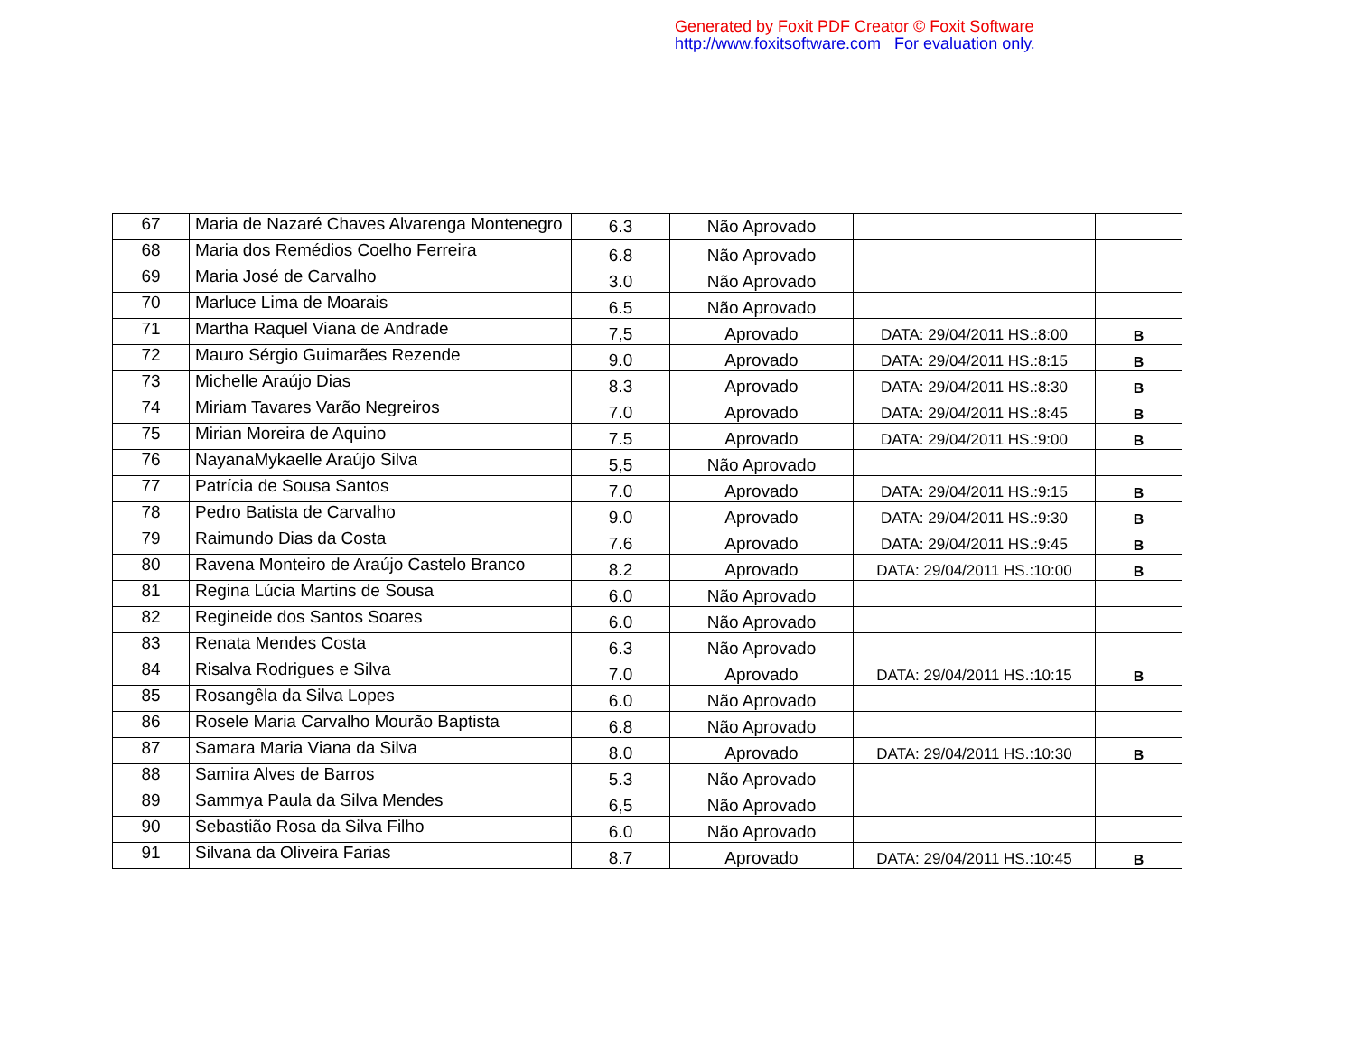Generated by Foxit PDF Creator © Foxit Software
http://www.foxitsoftware.com For evaluation only.
| 67 | Maria de Nazaré Chaves Alvarenga Montenegro | 6.3 | Não Aprovado | | |
| 68 | Maria dos Remédios Coelho Ferreira | 6.8 | Não Aprovado | | |
| 69 | Maria José de Carvalho | 3.0 | Não Aprovado | | |
| 70 | Marluce Lima de Moarais | 6.5 | Não Aprovado | | |
| 71 | Martha Raquel Viana de Andrade | 7,5 | Aprovado | DATA: 29/04/2011 HS.:8:00 | B |
| 72 | Mauro Sérgio Guimarães Rezende | 9.0 | Aprovado | DATA: 29/04/2011 HS.:8:15 | B |
| 73 | Michelle Araújo Dias | 8.3 | Aprovado | DATA: 29/04/2011 HS.:8:30 | B |
| 74 | Miriam Tavares Varão Negreiros | 7.0 | Aprovado | DATA: 29/04/2011 HS.:8:45 | B |
| 75 | Mirian Moreira de Aquino | 7.5 | Aprovado | DATA: 29/04/2011 HS.:9:00 | B |
| 76 | NayanaMykaelle Araújo Silva | 5,5 | Não Aprovado | | |
| 77 | Patrícia de Sousa Santos | 7.0 | Aprovado | DATA: 29/04/2011 HS.:9:15 | B |
| 78 | Pedro Batista de Carvalho | 9.0 | Aprovado | DATA: 29/04/2011 HS.:9:30 | B |
| 79 | Raimundo Dias da Costa | 7.6 | Aprovado | DATA: 29/04/2011 HS.:9:45 | B |
| 80 | Ravena Monteiro de Araújo Castelo Branco | 8.2 | Aprovado | DATA: 29/04/2011 HS.:10:00 | B |
| 81 | Regina Lúcia Martins de Sousa | 6.0 | Não Aprovado | | |
| 82 | Regineide dos Santos Soares | 6.0 | Não Aprovado | | |
| 83 | Renata Mendes Costa | 6.3 | Não Aprovado | | |
| 84 | Risalva Rodrigues e Silva | 7.0 | Aprovado | DATA: 29/04/2011 HS.:10:15 | B |
| 85 | Rosangêla da Silva Lopes | 6.0 | Não Aprovado | | |
| 86 | Rosele Maria Carvalho Mourão Baptista | 6.8 | Não Aprovado | | |
| 87 | Samara Maria Viana da Silva | 8.0 | Aprovado | DATA: 29/04/2011 HS.:10:30 | B |
| 88 | Samira Alves de Barros | 5.3 | Não Aprovado | | |
| 89 | Sammya Paula da Silva Mendes | 6,5 | Não Aprovado | | |
| 90 | Sebastião Rosa da Silva Filho | 6.0 | Não Aprovado | | |
| 91 | Silvana da Oliveira Farias | 8.7 | Aprovado | DATA: 29/04/2011 HS.:10:45 | B |